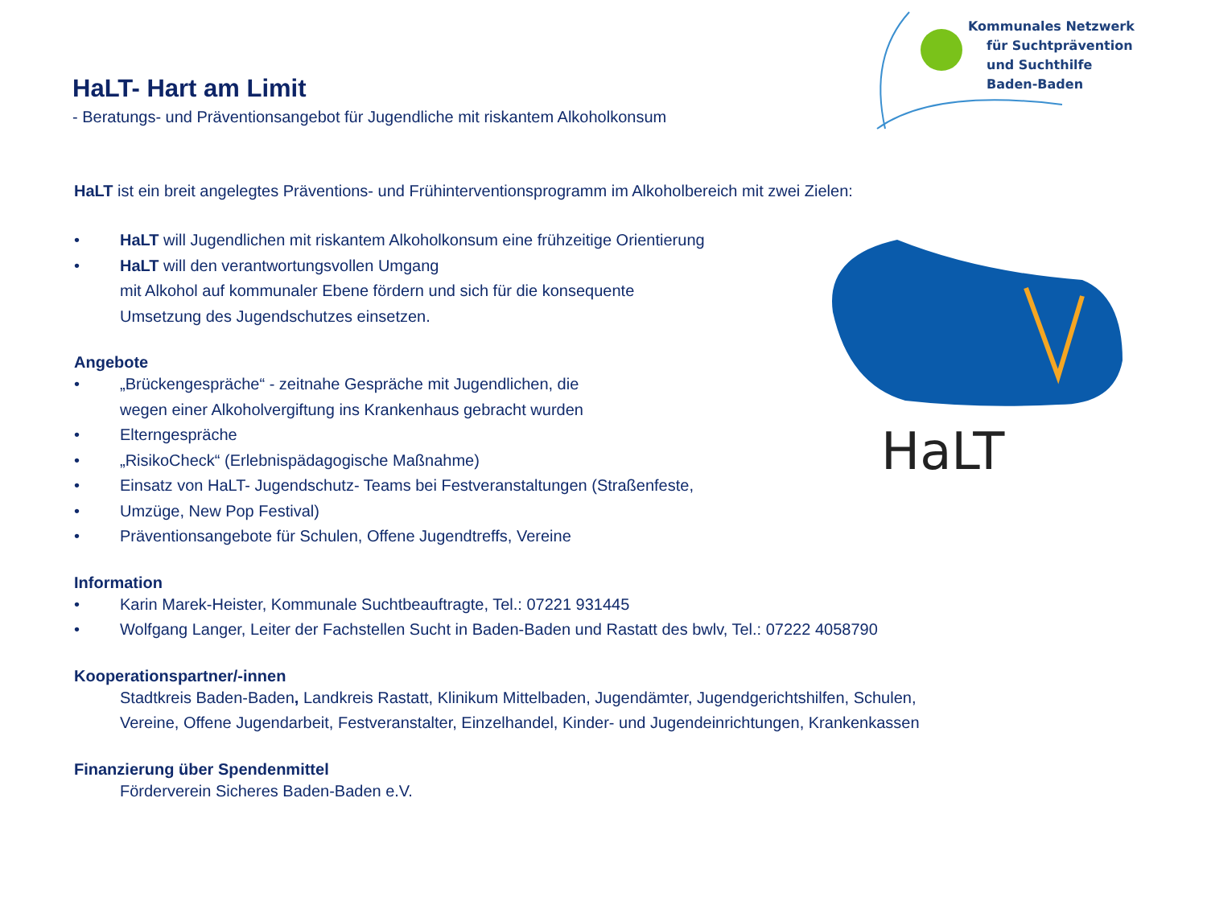Kommunales Netzwerk
für Suchtprävention
und Suchthilfe
Baden-Baden
HaLT
HaLT- Hart am Limit
- Beratungs- und Präventionsangebot für Jugendliche mit riskantem Alkoholkonsum
HaLT ist ein breit angelegtes Präventions- und Frühinterventionsprogramm im Alkoholbereich mit zwei Zielen:
• HaLT will Jugendlichen mit riskantem Alkoholkonsum eine frühzeitige Orientierung
• HaLT will den verantwortungsvollen Umgang
mit Alkohol auf kommunaler Ebene fördern und sich für die konsequente
Umsetzung des Jugendschutzes einsetzen.
Angebote
• „Brückengespräche“ - zeitnahe Gespräche mit Jugendlichen, die
wegen einer Alkoholvergiftung ins Krankenhaus gebracht wurden
• Elterngespräche
• „RisikoCheck“ (Erlebnispädagogische Maßnahme)
• Einsatz von HaLT- Jugendschutz- Teams bei Festveranstaltungen (Straßenfeste,
• Umzüge, New Pop Festival)
• Präventionsangebote für Schulen, Offene Jugendtreffs, Vereine
Information
• Karin Marek-Heister, Kommunale Suchtbeauftragte, Tel.: 07221 931445
• Wolfgang Langer, Leiter der Fachstellen Sucht in Baden-Baden und Rastatt des bwlv, Tel.: 07222 4058790
Kooperationspartner/-innen
Stadtkreis Baden-Baden, Landkreis Rastatt, Klinikum Mittelbaden, Jugendämter, Jugendgerichtshilfen, Schulen,
Vereine, Offene Jugendarbeit, Festveranstalter, Einzelhandel, Kinder- und Jugendeinrichtungen, Krankenkassen
Finanzierung über Spendenmittel
Förderverein Sicheres Baden-Baden e.V.